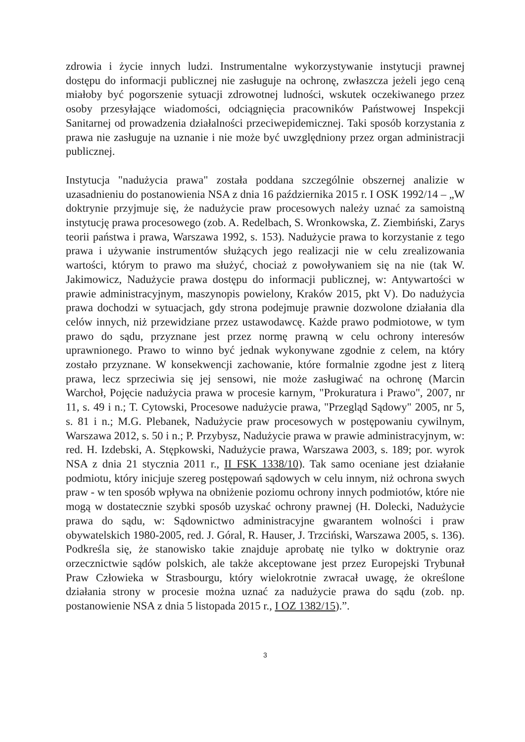zdrowia i życie innych ludzi. Instrumentalne wykorzystywanie instytucji prawnej dostępu do informacji publicznej nie zasługuje na ochronę, zwłaszcza jeżeli jego ceną miałoby być pogorszenie sytuacji zdrowotnej ludności, wskutek oczekiwanego przez osoby przesyłające wiadomości, odciągnięcia pracowników Państwowej Inspekcji Sanitarnej od prowadzenia działalności przeciwepidemicznej. Taki sposób korzystania z prawa nie zasługuje na uznanie i nie może być uwzględniony przez organ administracji publicznej.
Instytucja "nadużycia prawa" została poddana szczególnie obszernej analizie w uzasadnieniu do postanowienia NSA z dnia 16 października 2015 r. I OSK 1992/14 – „W doktrynie przyjmuje się, że nadużycie praw procesowych należy uznać za samoistną instytucję prawa procesowego (zob. A. Redelbach, S. Wronkowska, Z. Ziembiński, Zarys teorii państwa i prawa, Warszawa 1992, s. 153). Nadużycie prawa to korzystanie z tego prawa i używanie instrumentów służących jego realizacji nie w celu zrealizowania wartości, którym to prawo ma służyć, chociaż z powoływaniem się na nie (tak W. Jakimowicz, Nadużycie prawa dostępu do informacji publicznej, w: Antywartości w prawie administracyjnym, maszynopis powielony, Kraków 2015, pkt V). Do nadużycia prawa dochodzi w sytuacjach, gdy strona podejmuje prawnie dozwolone działania dla celów innych, niż przewidziane przez ustawodawcę. Każde prawo podmiotowe, w tym prawo do sądu, przyznane jest przez normę prawną w celu ochrony interesów uprawnionego. Prawo to winno być jednak wykonywane zgodnie z celem, na który zostało przyznane. W konsekwencji zachowanie, które formalnie zgodne jest z literą prawa, lecz sprzeciwia się jej sensowi, nie może zasługiwać na ochronę (Marcin Warchoł, Pojęcie nadużycia prawa w procesie karnym, "Prokuratura i Prawo", 2007, nr 11, s. 49 i n.; T. Cytowski, Procesowe nadużycie prawa, "Przegląd Sądowy" 2005, nr 5, s. 81 i n.; M.G. Plebanek, Nadużycie praw procesowych w postępowaniu cywilnym, Warszawa 2012, s. 50 i n.; P. Przybysz, Nadużycie prawa w prawie administracyjnym, w: red. H. Izdebski, A. Stępkowski, Nadużycie prawa, Warszawa 2003, s. 189; por. wyrok NSA z dnia 21 stycznia 2011 r., II FSK 1338/10). Tak samo oceniane jest działanie podmiotu, który inicjuje szereg postępowań sądowych w celu innym, niż ochrona swych praw - w ten sposób wpływa na obniżenie poziomu ochrony innych podmiotów, które nie mogą w dostatecznie szybki sposób uzyskać ochrony prawnej (H. Dolecki, Nadużycie prawa do sądu, w: Sądownictwo administracyjne gwarantem wolności i praw obywatelskich 1980-2005, red. J. Góral, R. Hauser, J. Trzciński, Warszawa 2005, s. 136). Podkreśla się, że stanowisko takie znajduje aprobatę nie tylko w doktrynie oraz orzecznictwie sądów polskich, ale także akceptowane jest przez Europejski Trybunał Praw Człowieka w Strasbourgu, który wielokrotnie zwracał uwagę, że określone działania strony w procesie można uznać za nadużycie prawa do sądu (zob. np. postanowienie NSA z dnia 5 listopada 2015 r., I OZ 1382/15).”.
3